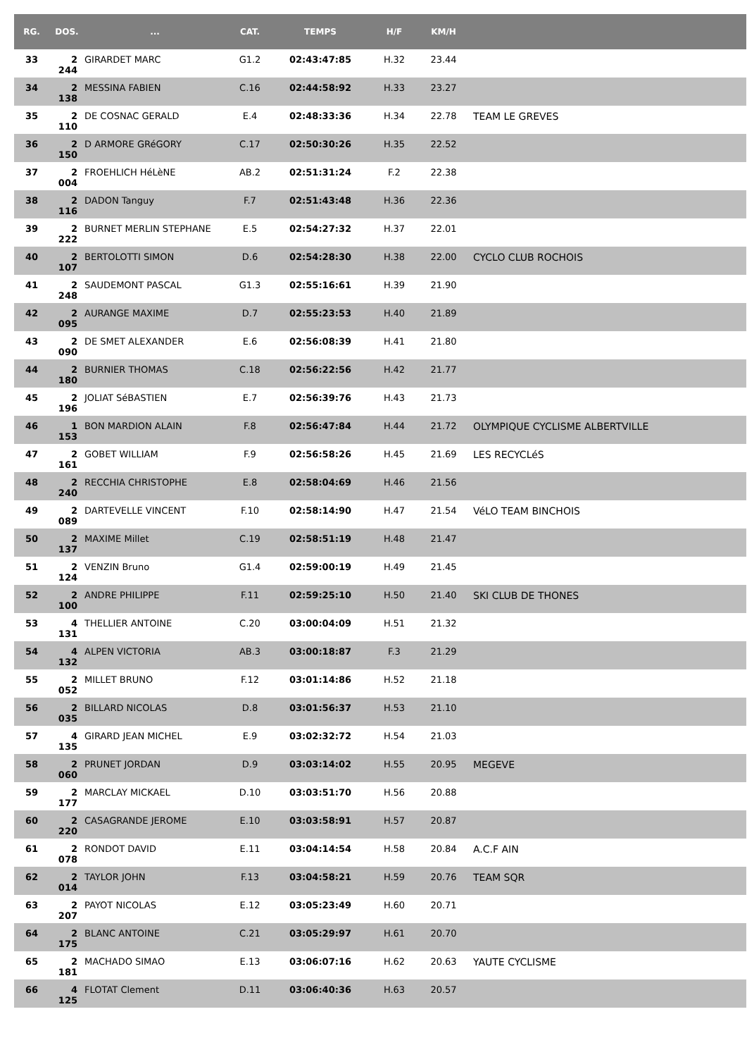| RG. | DOS. | ... | CAT. | TEMPS | H/F | KM/H | |
| --- | --- | --- | --- | --- | --- | --- | --- |
| 33 | 2 244 | GIRARDET MARC | G1.2 | 02:43:47:85 | H.32 | 23.44 | |
| 34 | 2 138 | MESSINA FABIEN | C.16 | 02:44:58:92 | H.33 | 23.27 | |
| 35 | 2 110 | DE COSNAC GERALD | E.4 | 02:48:33:36 | H.34 | 22.78 | TEAM LE GREVES |
| 36 | 2 150 | D ARMORE GRéGORY | C.17 | 02:50:30:26 | H.35 | 22.52 | |
| 37 | 2 004 | FROEHLICH HéLèNE | AB.2 | 02:51:31:24 | F.2 | 22.38 | |
| 38 | 2 116 | DADON Tanguy | F.7 | 02:51:43:48 | H.36 | 22.36 | |
| 39 | 2 222 | BURNET MERLIN STEPHANE | E.5 | 02:54:27:32 | H.37 | 22.01 | |
| 40 | 2 107 | BERTOLOTTI SIMON | D.6 | 02:54:28:30 | H.38 | 22.00 | CYCLO CLUB ROCHOIS |
| 41 | 2 248 | SAUDEMONT PASCAL | G1.3 | 02:55:16:61 | H.39 | 21.90 | |
| 42 | 2 095 | AURANGE MAXIME | D.7 | 02:55:23:53 | H.40 | 21.89 | |
| 43 | 2 090 | DE SMET ALEXANDER | E.6 | 02:56:08:39 | H.41 | 21.80 | |
| 44 | 2 180 | BURNIER THOMAS | C.18 | 02:56:22:56 | H.42 | 21.77 | |
| 45 | 2 196 | JOLIAT SéBASTIEN | E.7 | 02:56:39:76 | H.43 | 21.73 | |
| 46 | 1 153 | BON MARDION ALAIN | F.8 | 02:56:47:84 | H.44 | 21.72 | OLYMPIQUE CYCLISME ALBERTVILLE |
| 47 | 2 161 | GOBET WILLIAM | F.9 | 02:56:58:26 | H.45 | 21.69 | LES RECYCLéS |
| 48 | 2 240 | RECCHIA CHRISTOPHE | E.8 | 02:58:04:69 | H.46 | 21.56 | |
| 49 | 2 089 | DARTEVELLE VINCENT | F.10 | 02:58:14:90 | H.47 | 21.54 | VéLO TEAM BINCHOIS |
| 50 | 2 137 | MAXIME Millet | C.19 | 02:58:51:19 | H.48 | 21.47 | |
| 51 | 2 124 | VENZIN Bruno | G1.4 | 02:59:00:19 | H.49 | 21.45 | |
| 52 | 2 100 | ANDRE PHILIPPE | F.11 | 02:59:25:10 | H.50 | 21.40 | SKI CLUB DE THONES |
| 53 | 4 131 | THELLIER ANTOINE | C.20 | 03:00:04:09 | H.51 | 21.32 | |
| 54 | 4 132 | ALPEN VICTORIA | AB.3 | 03:00:18:87 | F.3 | 21.29 | |
| 55 | 2 052 | MILLET BRUNO | F.12 | 03:01:14:86 | H.52 | 21.18 | |
| 56 | 2 035 | BILLARD NICOLAS | D.8 | 03:01:56:37 | H.53 | 21.10 | |
| 57 | 4 135 | GIRARD JEAN MICHEL | E.9 | 03:02:32:72 | H.54 | 21.03 | |
| 58 | 2 060 | PRUNET JORDAN | D.9 | 03:03:14:02 | H.55 | 20.95 | MEGEVE |
| 59 | 2 177 | MARCLAY MICKAEL | D.10 | 03:03:51:70 | H.56 | 20.88 | |
| 60 | 2 220 | CASAGRANDE JEROME | E.10 | 03:03:58:91 | H.57 | 20.87 | |
| 61 | 2 078 | RONDOT DAVID | E.11 | 03:04:14:54 | H.58 | 20.84 | A.C.F AIN |
| 62 | 2 014 | TAYLOR JOHN | F.13 | 03:04:58:21 | H.59 | 20.76 | TEAM SQR |
| 63 | 2 207 | PAYOT NICOLAS | E.12 | 03:05:23:49 | H.60 | 20.71 | |
| 64 | 2 175 | BLANC ANTOINE | C.21 | 03:05:29:97 | H.61 | 20.70 | |
| 65 | 2 181 | MACHADO SIMAO | E.13 | 03:06:07:16 | H.62 | 20.63 | YAUTE CYCLISME |
| 66 | 4 125 | FLOTAT Clement | D.11 | 03:06:40:36 | H.63 | 20.57 | |